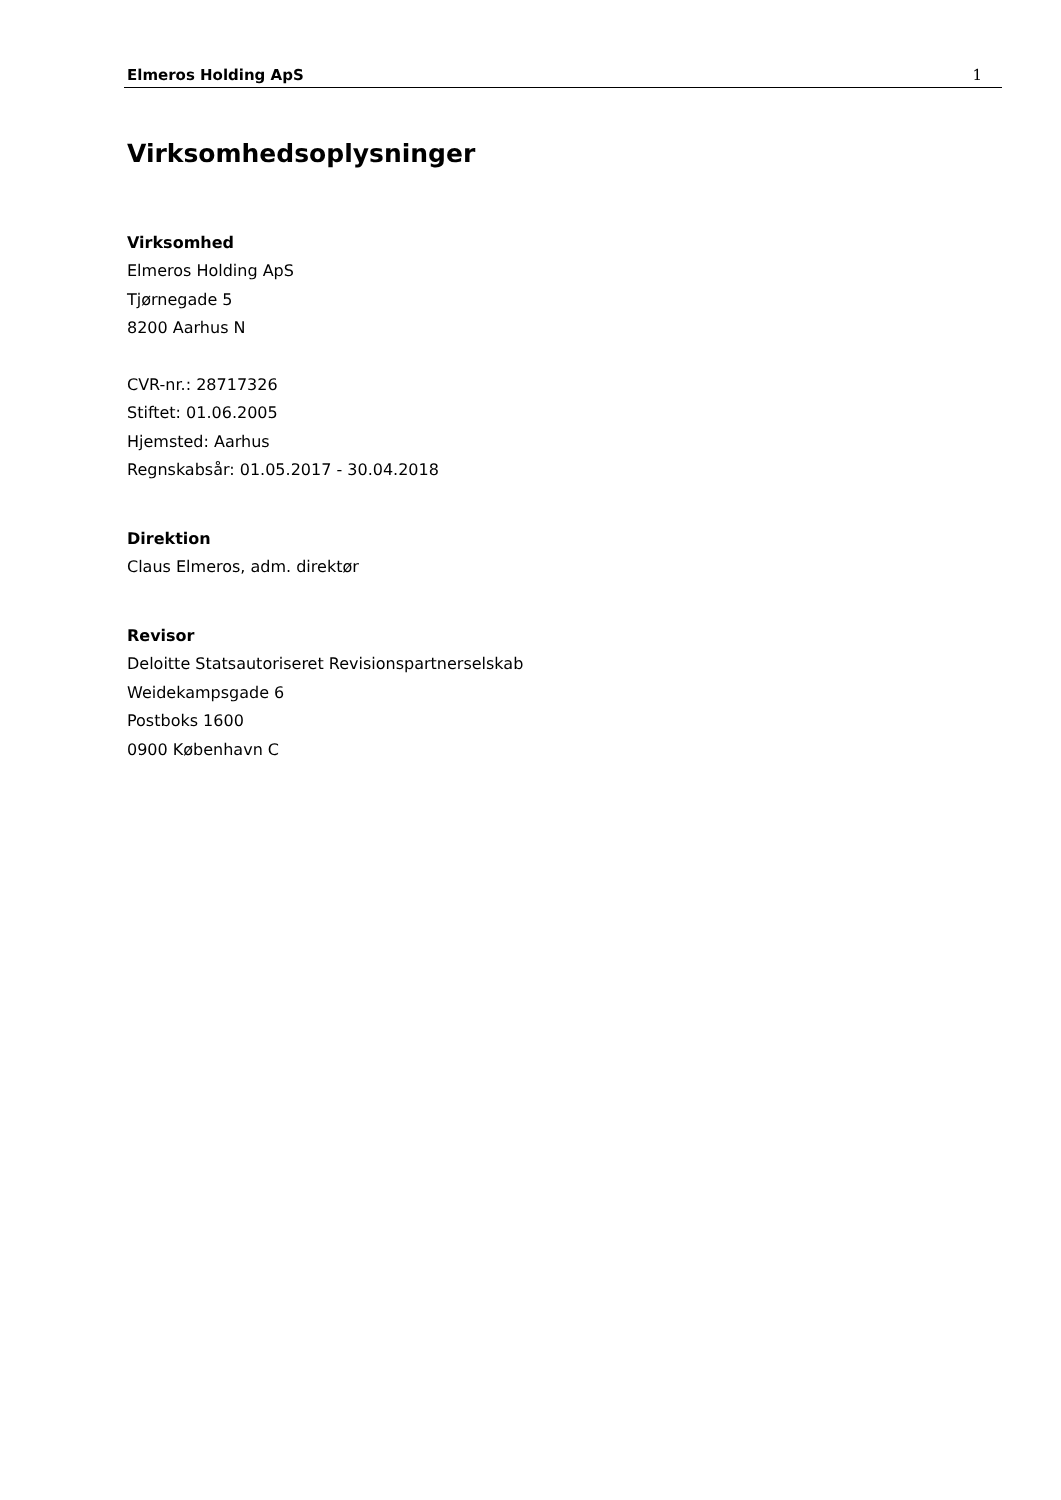Elmeros Holding ApS 1
Virksomhedsoplysninger
Virksomhed
Elmeros Holding ApS
Tjørnegade 5
8200 Aarhus N
CVR-nr.: 28717326
Stiftet: 01.06.2005
Hjemsted: Aarhus
Regnskabsår: 01.05.2017 - 30.04.2018
Direktion
Claus Elmeros, adm. direktør
Revisor
Deloitte Statsautoriseret Revisionspartnerselskab
Weidekampsgade 6
Postboks 1600
0900 København C